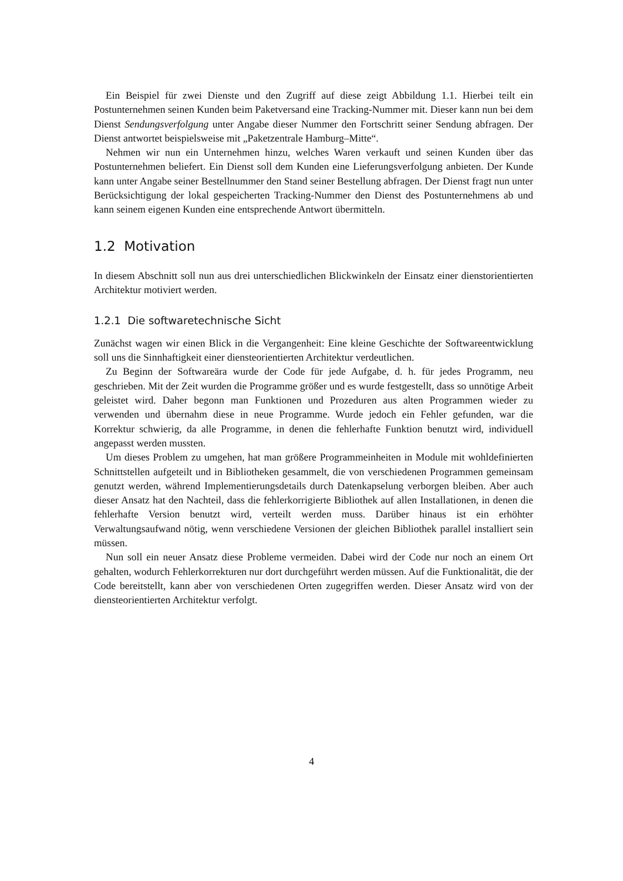Ein Beispiel für zwei Dienste und den Zugriff auf diese zeigt Abbildung 1.1. Hierbei teilt ein Postunternehmen seinen Kunden beim Paketversand eine Tracking-Nummer mit. Dieser kann nun bei dem Dienst Sendungsverfolgung unter Angabe dieser Nummer den Fortschritt seiner Sendung abfragen. Der Dienst antwortet beispielsweise mit „Paketzentrale Hamburg–Mitte“.
Nehmen wir nun ein Unternehmen hinzu, welches Waren verkauft und seinen Kunden über das Postunternehmen beliefert. Ein Dienst soll dem Kunden eine Lieferungsverfolgung anbieten. Der Kunde kann unter Angabe seiner Bestellnummer den Stand seiner Bestellung abfragen. Der Dienst fragt nun unter Berücksichtigung der lokal gespeicherten Tracking-Nummer den Dienst des Postunternehmens ab und kann seinem eigenen Kunden eine entsprechende Antwort übermitteln.
1.2 Motivation
In diesem Abschnitt soll nun aus drei unterschiedlichen Blickwinkeln der Einsatz einer dienstorientierten Architektur motiviert werden.
1.2.1 Die softwaretechnische Sicht
Zunächst wagen wir einen Blick in die Vergangenheit: Eine kleine Geschichte der Softwareentwicklung soll uns die Sinnhaftigkeit einer diensteorientierten Architektur verdeutlichen.
Zu Beginn der Softwareära wurde der Code für jede Aufgabe, d. h. für jedes Programm, neu geschrieben. Mit der Zeit wurden die Programme größer und es wurde festgestellt, dass so unnötige Arbeit geleistet wird. Daher begonn man Funktionen und Prozeduren aus alten Programmen wieder zu verwenden und übernahm diese in neue Programme. Wurde jedoch ein Fehler gefunden, war die Korrektur schwierig, da alle Programme, in denen die fehlerhafte Funktion benutzt wird, individuell angepasst werden mussten.
Um dieses Problem zu umgehen, hat man größere Programmeinheiten in Module mit wohldefinierten Schnittstellen aufgeteilt und in Bibliotheken gesammelt, die von verschiedenen Programmen gemeinsam genutzt werden, während Implementierungsdetails durch Datenkapselung verborgen bleiben. Aber auch dieser Ansatz hat den Nachteil, dass die fehlerkorrigierte Bibliothek auf allen Installationen, in denen die fehlerhafte Version benutzt wird, verteilt werden muss. Darüber hinaus ist ein erhöhter Verwaltungsaufwand nötig, wenn verschiedene Versionen der gleichen Bibliothek parallel installiert sein müssen.
Nun soll ein neuer Ansatz diese Probleme vermeiden. Dabei wird der Code nur noch an einem Ort gehalten, wodurch Fehlerkorrekturen nur dort durchgeführt werden müssen. Auf die Funktionalität, die der Code bereitstellt, kann aber von verschiedenen Orten zugegriffen werden. Dieser Ansatz wird von der diensteorientierten Architektur verfolgt.
4